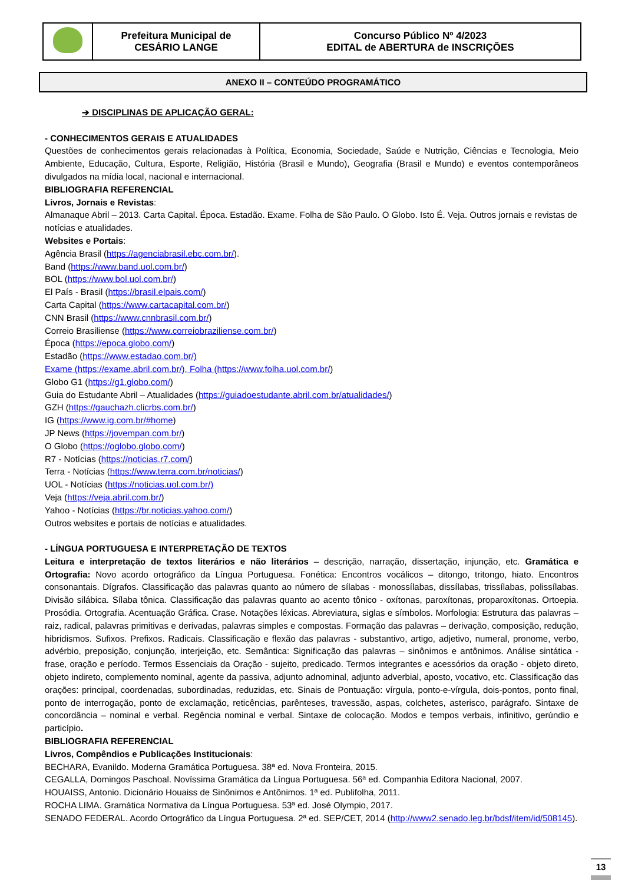| | Prefeitura Municipal de CESÁRIO LANGE | Concurso Público Nº 4/2023 EDITAL de ABERTURA de INSCRIÇÕES |
ANEXO II – CONTEÚDO PROGRAMÁTICO
➔ DISCIPLINAS DE APLICAÇÃO GERAL:
- CONHECIMENTOS GERAIS E ATUALIDADES
Questões de conhecimentos gerais relacionadas à Política, Economia, Sociedade, Saúde e Nutrição, Ciências e Tecnologia, Meio Ambiente, Educação, Cultura, Esporte, Religião, História (Brasil e Mundo), Geografia (Brasil e Mundo) e eventos contemporâneos divulgados na mídia local, nacional e internacional.
BIBLIOGRAFIA REFERENCIAL
Livros, Jornais e Revistas:
Almanaque Abril – 2013. Carta Capital. Época. Estadão. Exame. Folha de São Paulo. O Globo. Isto É. Veja. Outros jornais e revistas de notícias e atualidades.
Websites e Portais:
Agência Brasil (https://agenciabrasil.ebc.com.br/).
Band (https://www.band.uol.com.br/)
BOL (https://www.bol.uol.com.br/)
El País - Brasil (https://brasil.elpais.com/)
Carta Capital (https://www.cartacapital.com.br/)
CNN Brasil (https://www.cnnbrasil.com.br/)
Correio Brasiliense (https://www.correiobraziliense.com.br/)
Época (https://epoca.globo.com/)
Estadão (https://www.estadao.com.br/)
Exame (https://exame.abril.com.br/), Folha (https://www.folha.uol.com.br/)
Globo G1 (https://g1.globo.com/)
Guia do Estudante Abril – Atualidades (https://guiadoestudante.abril.com.br/atualidades/)
GZH (https://gauchazh.clicrbs.com.br/)
IG (https://www.ig.com.br/#home)
JP News (https://jovempan.com.br/)
O Globo (https://oglobo.globo.com/)
R7 - Notícias (https://noticias.r7.com/)
Terra - Notícias (https://www.terra.com.br/noticias/)
UOL - Notícias (https://noticias.uol.com.br/)
Veja (https://veja.abril.com.br/)
Yahoo - Notícias (https://br.noticias.yahoo.com/)
Outros websites e portais de notícias e atualidades.
- LÍNGUA PORTUGUESA E INTERPRETAÇÃO DE TEXTOS
Leitura e interpretação de textos literários e não literários – descrição, narração, dissertação, injunção, etc. Gramática e Ortografia: Novo acordo ortográfico da Língua Portuguesa. Fonética: Encontros vocálicos – ditongo, tritongo, hiato. Encontros consonantais. Dígrafos. Classificação das palavras quanto ao número de sílabas - monossílabas, dissílabas, trissílabas, polissílabas. Divisão silábica. Sílaba tônica. Classificação das palavras quanto ao acento tônico - oxítonas, paroxítonas, proparoxítonas. Ortoepia. Prosódia. Ortografia. Acentuação Gráfica. Crase. Notações léxicas. Abreviatura, siglas e símbolos. Morfologia: Estrutura das palavras – raiz, radical, palavras primitivas e derivadas, palavras simples e compostas. Formação das palavras – derivação, composição, redução, hibridismos. Sufixos. Prefixos. Radicais. Classificação e flexão das palavras - substantivo, artigo, adjetivo, numeral, pronome, verbo, advérbio, preposição, conjunção, interjeição, etc. Semântica: Significação das palavras – sinônimos e antônimos. Análise sintática - frase, oração e período. Termos Essenciais da Oração - sujeito, predicado. Termos integrantes e acessórios da oração - objeto direto, objeto indireto, complemento nominal, agente da passiva, adjunto adnominal, adjunto adverbial, aposto, vocativo, etc. Classificação das orações: principal, coordenadas, subordinadas, reduzidas, etc. Sinais de Pontuação: vírgula, ponto-e-vírgula, dois-pontos, ponto final, ponto de interrogação, ponto de exclamação, reticências, parênteses, travessão, aspas, colchetes, asterisco, parágrafo. Sintaxe de concordância – nominal e verbal. Regência nominal e verbal. Sintaxe de colocação. Modos e tempos verbais, infinitivo, gerúndio e particípio.
BIBLIOGRAFIA REFERENCIAL
Livros, Compêndios e Publicações Institucionais:
BECHARA, Evanildo. Moderna Gramática Portuguesa. 38ª ed. Nova Fronteira, 2015.
CEGALLA, Domingos Paschoal. Novíssima Gramática da Língua Portuguesa. 56ª ed. Companhia Editora Nacional, 2007.
HOUAISS, Antonio. Dicionário Houaiss de Sinônimos e Antônimos. 1ª ed. Publifolha, 2011.
ROCHA LIMA. Gramática Normativa da Língua Portuguesa. 53ª ed. José Olympio, 2017.
SENADO FEDERAL. Acordo Ortográfico da Língua Portuguesa. 2ª ed. SEP/CET, 2014 (http://www2.senado.leg.br/bdsf/item/id/508145).
13